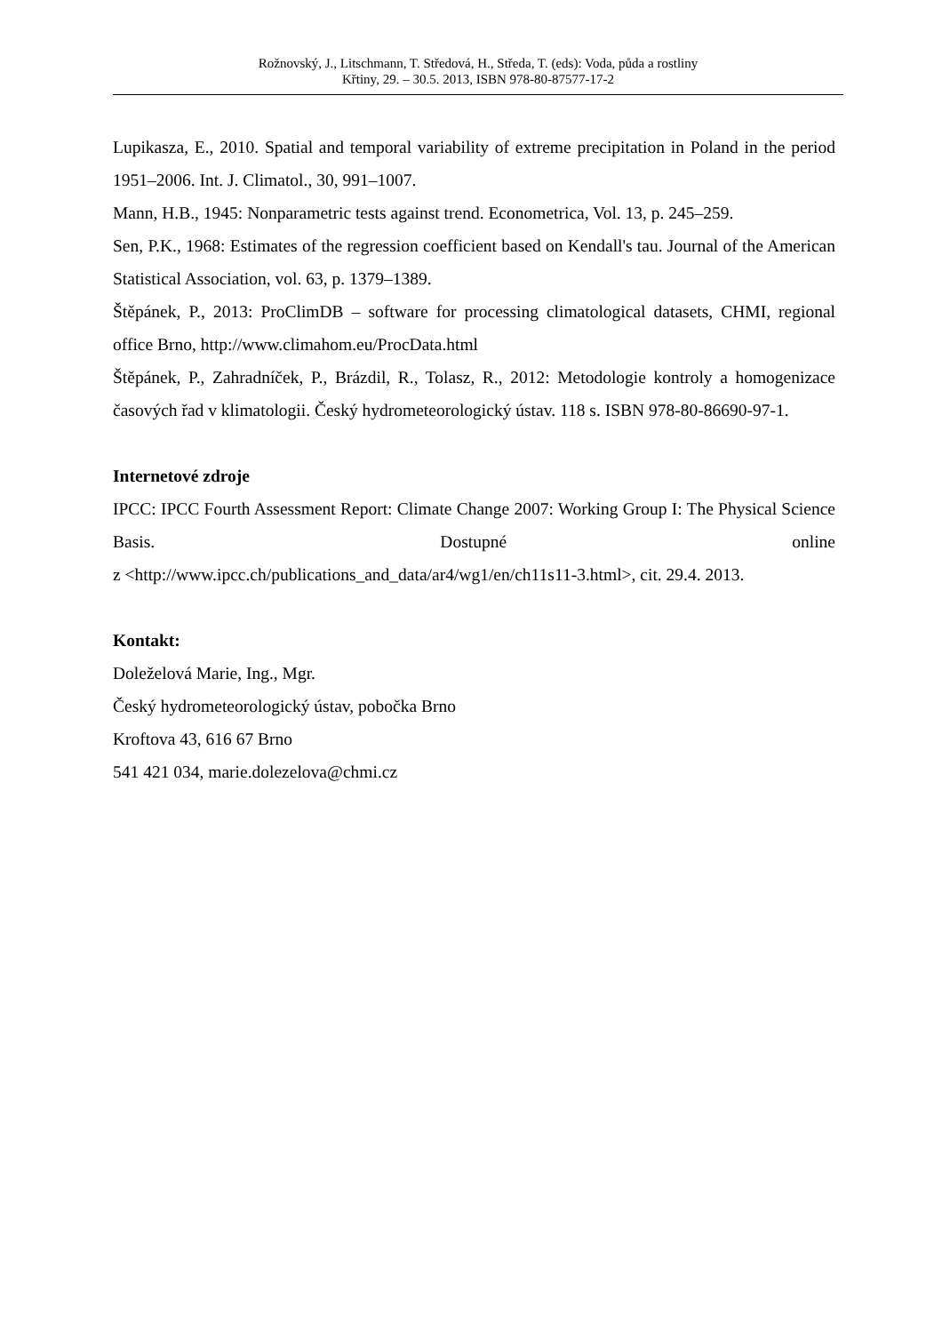Rožnovský, J., Litschmann, T. Středová, H., Středa, T. (eds): Voda, půda a rostliny
Křtiny, 29. – 30.5. 2013, ISBN 978-80-87577-17-2
Lupikasza, E., 2010. Spatial and temporal variability of extreme precipitation in Poland in the period 1951–2006. Int. J. Climatol., 30, 991–1007.
Mann, H.B., 1945: Nonparametric tests against trend. Econometrica, Vol. 13, p. 245–259.
Sen, P.K., 1968: Estimates of the regression coefficient based on Kendall's tau. Journal of the American Statistical Association, vol. 63, p. 1379–1389.
Štěpánek, P., 2013: ProClimDB – software for processing climatological datasets, CHMI, regional office Brno, http://www.climahom.eu/ProcData.html
Štěpánek, P., Zahradníček, P., Brázdil, R., Tolasz, R., 2012: Metodologie kontroly a homogenizace časových řad v klimatologii. Český hydrometeorologický ústav. 118 s. ISBN 978-80-86690-97-1.
Internetové zdroje
IPCC: IPCC Fourth Assessment Report: Climate Change 2007: Working Group I: The Physical Science Basis. Dostupné online
z <http://www.ipcc.ch/publications_and_data/ar4/wg1/en/ch11s11-3.html>, cit. 29.4. 2013.
Kontakt:
Doleželová Marie, Ing., Mgr.
Český hydrometeorologický ústav, pobočka Brno
Kroftova 43, 616 67 Brno
541 421 034, marie.dolezelova@chmi.cz